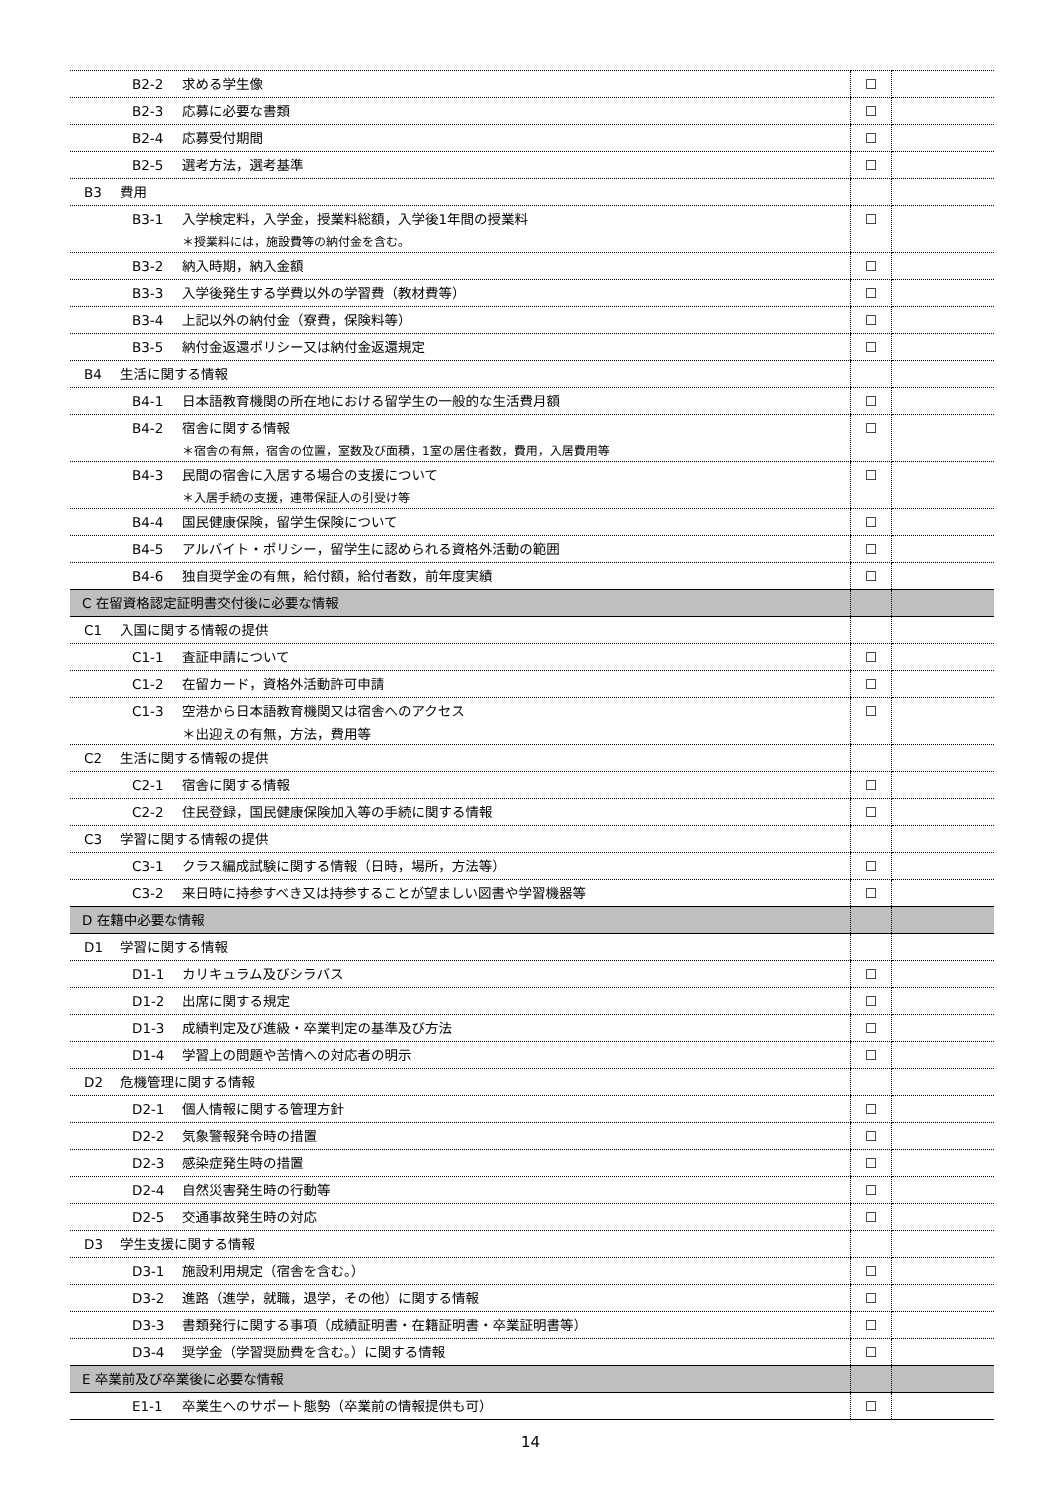| B2-2 求める学生像 | ☐ | |
| B2-3 応募に必要な書類 | ☐ | |
| B2-4 応募受付期間 | ☐ | |
| B2-5 選考方法，選考基準 | ☐ | |
| B3 費用 | | |
| B3-1 入学検定料，入学金，授業料総額，入学後1年間の授業料 ＊授業料には，施設費等の納付金を含む。 | ☐ | |
| B3-2 納入時期，納入金額 | ☐ | |
| B3-3 入学後発生する学費以外の学習費（教材費等） | ☐ | |
| B3-4 上記以外の納付金（寮費，保険料等） | ☐ | |
| B3-5 納付金返還ポリシー又は納付金返還規定 | ☐ | |
| B4 生活に関する情報 | | |
| B4-1 日本語教育機関の所在地における留学生の一般的な生活費月額 | ☐ | |
| B4-2 宿舎に関する情報 ＊宿舎の有無，宿舎の位置，室数及び面積，1室の居住者数，費用，入居費用等 | ☐ | |
| B4-3 民間の宿舎に入居する場合の支援について ＊入居手続の支援，連帯保証人の引受け等 | ☐ | |
| B4-4 国民健康保険，留学生保険について | ☐ | |
| B4-5 アルバイト・ポリシー，留学生に認められる資格外活動の範囲 | ☐ | |
| B4-6 独自奨学金の有無，給付額，給付者数，前年度実績 | ☐ | |
| C 在留資格認定証明書交付後に必要な情報 | | |
| C1 入国に関する情報の提供 | | |
| C1-1 査証申請について | ☐ | |
| C1-2 在留カード，資格外活動許可申請 | ☐ | |
| C1-3 空港から日本語教育機関又は宿舎へのアクセス ＊出迎えの有無，方法，費用等 | ☐ | |
| C2 生活に関する情報の提供 | | |
| C2-1 宿舎に関する情報 | ☐ | |
| C2-2 住民登録，国民健康保険加入等の手続に関する情報 | ☐ | |
| C3 学習に関する情報の提供 | | |
| C3-1 クラス編成試験に関する情報（日時，場所，方法等） | ☐ | |
| C3-2 来日時に持参すべき又は持参することが望ましい図書や学習機器等 | ☐ | |
| D 在籍中必要な情報 | | |
| D1 学習に関する情報 | | |
| D1-1 カリキュラム及びシラバス | ☐ | |
| D1-2 出席に関する規定 | ☐ | |
| D1-3 成績判定及び進級・卒業判定の基準及び方法 | ☐ | |
| D1-4 学習上の問題や苦情への対応者の明示 | ☐ | |
| D2 危機管理に関する情報 | | |
| D2-1 個人情報に関する管理方針 | ☐ | |
| D2-2 気象警報発令時の措置 | ☐ | |
| D2-3 感染症発生時の措置 | ☐ | |
| D2-4 自然災害発生時の行動等 | ☐ | |
| D2-5 交通事故発生時の対応 | ☐ | |
| D3 学生支援に関する情報 | | |
| D3-1 施設利用規定（宿舎を含む。） | ☐ | |
| D3-2 進路（進学，就職，退学，その他）に関する情報 | ☐ | |
| D3-3 書類発行に関する事項（成績証明書・在籍証明書・卒業証明書等） | ☐ | |
| D3-4 奨学金（学習奨励費を含む。）に関する情報 | ☐ | |
| E 卒業前及び卒業後に必要な情報 | | |
| E1-1 卒業生へのサポート態勢（卒業前の情報提供も可） | ☐ | |
14